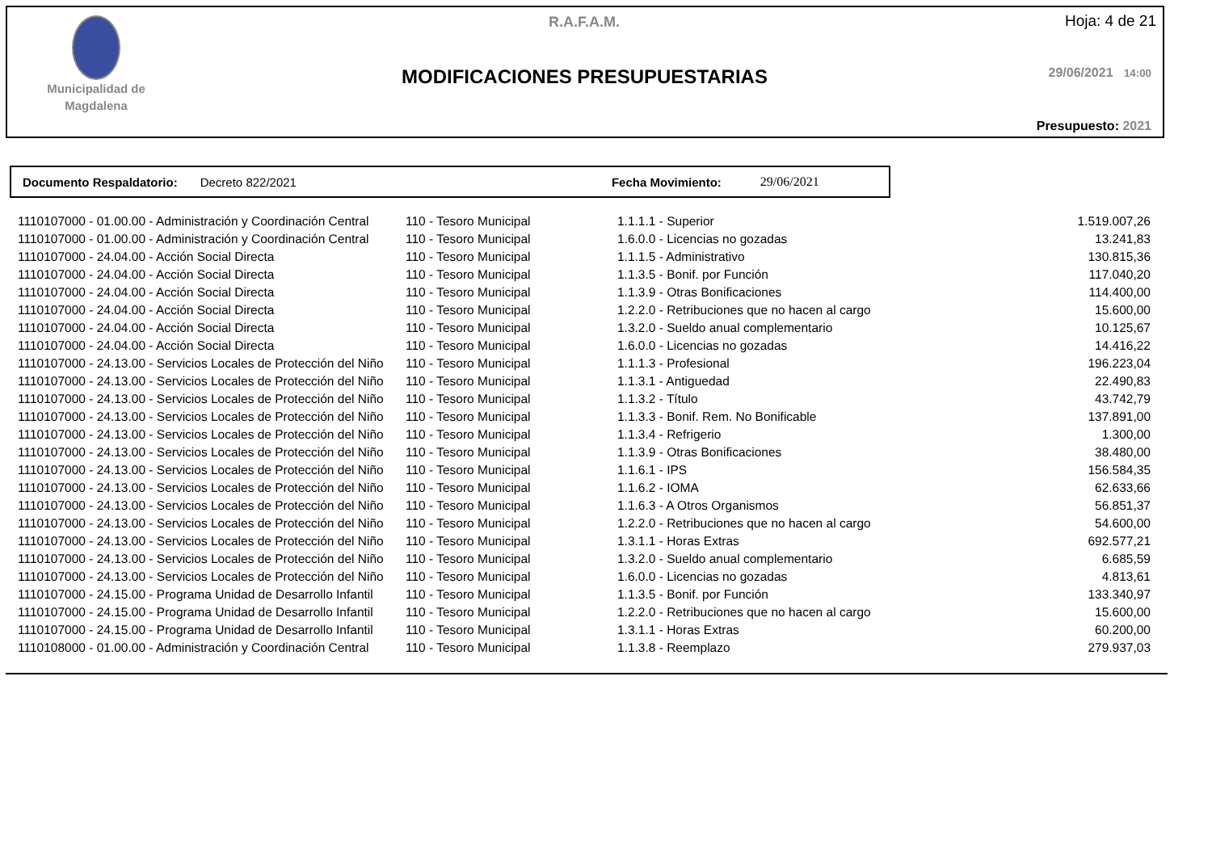Municipalidad de Magdalena
R.A.F.A.M. Hoja: 4 de 21
MODIFICACIONES PRESUPUESTARIAS 29/06/2021 14:00
Presupuesto: 2021
Documento Respaldatorio: Decreto 822/2021 Fecha Movimiento: 29/06/2021
| 1110107000 - 01.00.00 - Administración y Coordinación Central | 110 - Tesoro Municipal | 1.1.1.1 - Superior | 1.519.007,26 |
| 1110107000 - 01.00.00 - Administración y Coordinación Central | 110 - Tesoro Municipal | 1.6.0.0 - Licencias no gozadas | 13.241,83 |
| 1110107000 - 24.04.00 - Acción Social Directa | 110 - Tesoro Municipal | 1.1.1.5 - Administrativo | 130.815,36 |
| 1110107000 - 24.04.00 - Acción Social Directa | 110 - Tesoro Municipal | 1.1.3.5 - Bonif. por Función | 117.040,20 |
| 1110107000 - 24.04.00 - Acción Social Directa | 110 - Tesoro Municipal | 1.1.3.9 - Otras Bonificaciones | 114.400,00 |
| 1110107000 - 24.04.00 - Acción Social Directa | 110 - Tesoro Municipal | 1.2.2.0 - Retribuciones que no hacen al cargo | 15.600,00 |
| 1110107000 - 24.04.00 - Acción Social Directa | 110 - Tesoro Municipal | 1.3.2.0 - Sueldo anual complementario | 10.125,67 |
| 1110107000 - 24.04.00 - Acción Social Directa | 110 - Tesoro Municipal | 1.6.0.0 - Licencias no gozadas | 14.416,22 |
| 1110107000 - 24.13.00 - Servicios Locales de Protección del Niño | 110 - Tesoro Municipal | 1.1.1.3 - Profesional | 196.223,04 |
| 1110107000 - 24.13.00 - Servicios Locales de Protección del Niño | 110 - Tesoro Municipal | 1.1.3.1 - Antiguedad | 22.490,83 |
| 1110107000 - 24.13.00 - Servicios Locales de Protección del Niño | 110 - Tesoro Municipal | 1.1.3.2 - Título | 43.742,79 |
| 1110107000 - 24.13.00 - Servicios Locales de Protección del Niño | 110 - Tesoro Municipal | 1.1.3.3 - Bonif. Rem. No Bonificable | 137.891,00 |
| 1110107000 - 24.13.00 - Servicios Locales de Protección del Niño | 110 - Tesoro Municipal | 1.1.3.4 - Refrigerio | 1.300,00 |
| 1110107000 - 24.13.00 - Servicios Locales de Protección del Niño | 110 - Tesoro Municipal | 1.1.3.9 - Otras Bonificaciones | 38.480,00 |
| 1110107000 - 24.13.00 - Servicios Locales de Protección del Niño | 110 - Tesoro Municipal | 1.1.6.1 - IPS | 156.584,35 |
| 1110107000 - 24.13.00 - Servicios Locales de Protección del Niño | 110 - Tesoro Municipal | 1.1.6.2 - IOMA | 62.633,66 |
| 1110107000 - 24.13.00 - Servicios Locales de Protección del Niño | 110 - Tesoro Municipal | 1.1.6.3 - A Otros Organismos | 56.851,37 |
| 1110107000 - 24.13.00 - Servicios Locales de Protección del Niño | 110 - Tesoro Municipal | 1.2.2.0 - Retribuciones que no hacen al cargo | 54.600,00 |
| 1110107000 - 24.13.00 - Servicios Locales de Protección del Niño | 110 - Tesoro Municipal | 1.3.1.1 - Horas Extras | 692.577,21 |
| 1110107000 - 24.13.00 - Servicios Locales de Protección del Niño | 110 - Tesoro Municipal | 1.3.2.0 - Sueldo anual complementario | 6.685,59 |
| 1110107000 - 24.13.00 - Servicios Locales de Protección del Niño | 110 - Tesoro Municipal | 1.6.0.0 - Licencias no gozadas | 4.813,61 |
| 1110107000 - 24.15.00 - Programa Unidad de Desarrollo Infantil | 110 - Tesoro Municipal | 1.1.3.5 - Bonif. por Función | 133.340,97 |
| 1110107000 - 24.15.00 - Programa Unidad de Desarrollo Infantil | 110 - Tesoro Municipal | 1.2.2.0 - Retribuciones que no hacen al cargo | 15.600,00 |
| 1110107000 - 24.15.00 - Programa Unidad de Desarrollo Infantil | 110 - Tesoro Municipal | 1.3.1.1 - Horas Extras | 60.200,00 |
| 1110108000 - 01.00.00 - Administración y Coordinación Central | 110 - Tesoro Municipal | 1.1.3.8 - Reemplazo | 279.937,03 |